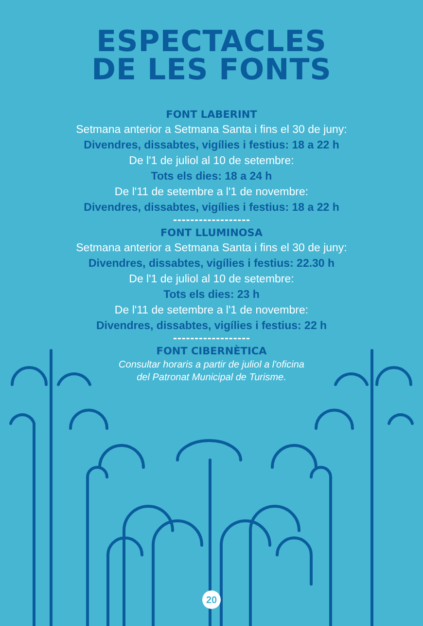ESPECTACLES
DE LES FONTS
FONT LABERINT
Setmana anterior a Setmana Santa i fins el 30 de juny:
Divendres, dissabtes, vigílies i festius: 18 a 22 h
De l'1 de juliol al 10 de setembre:
Tots els dies: 18 a 24 h
De l'11 de setembre a l'1 de novembre:
Divendres, dissabtes, vigílies i festius: 18 a 22 h
FONT LLUMINOSA
Setmana anterior a Setmana Santa i fins el 30 de juny:
Divendres, dissabtes, vigílies i festius: 22.30 h
De l'1 de juliol al 10 de setembre:
Tots els dies: 23 h
De l'11 de setembre a l'1 de novembre:
Divendres, dissabtes, vigílies i festius: 22 h
FONT CIBERNÈTICA
Consultar horaris a partir de juliol a l'oficina
del Patronat Municipal de Turisme.
20